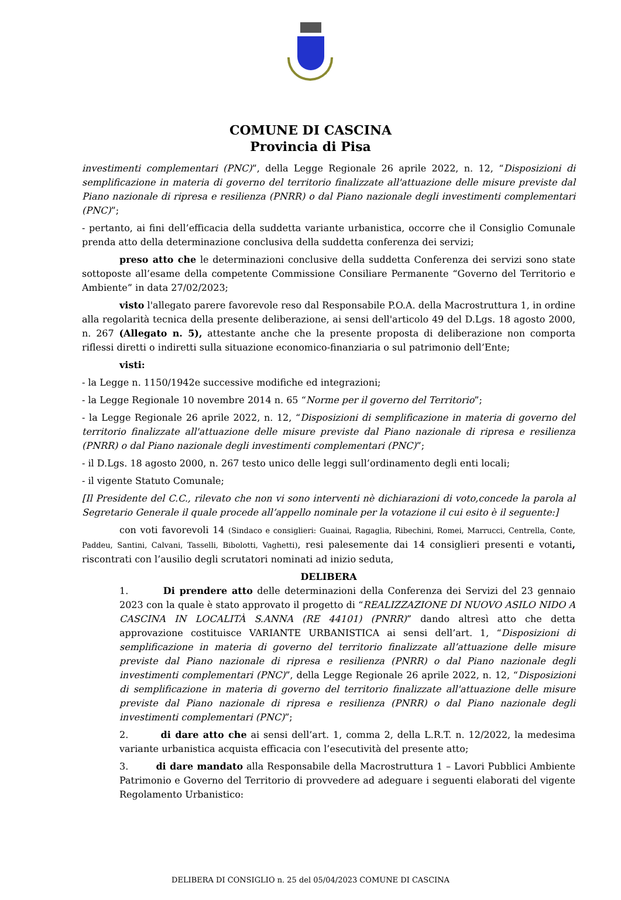COMUNE DI CASCINA
Provincia di Pisa
investimenti complementari (PNC)”, della Legge Regionale 26 aprile 2022, n. 12, “Disposizioni di semplificazione in materia di governo del territorio finalizzate all'attuazione delle misure previste dal Piano nazionale di ripresa e resilienza (PNRR) o dal Piano nazionale degli investimenti complementari (PNC)”;
- pertanto, ai fini dell’efficacia della suddetta variante urbanistica, occorre che il Consiglio Comunale prenda atto della determinazione conclusiva della suddetta conferenza dei servizi;
preso atto che le determinazioni conclusive della suddetta Conferenza dei servizi sono state sottoposte all’esame della competente Commissione Consiliare Permanente “Governo del Territorio e Ambiente” in data 27/02/2023;
visto l'allegato parere favorevole reso dal Responsabile P.O.A. della Macrostruttura 1, in ordine alla regolarità tecnica della presente deliberazione, ai sensi dell'articolo 49 del D.Lgs. 18 agosto 2000, n. 267 (Allegato n. 5), attestante anche che la presente proposta di deliberazione non comporta riflessi diretti o indiretti sulla situazione economico-finanziaria o sul patrimonio dell’Ente;
visti:
- la Legge n. 1150/1942e successive modifiche ed integrazioni;
- la Legge Regionale 10 novembre 2014 n. 65 “Norme per il governo del Territorio”;
- la Legge Regionale 26 aprile 2022, n. 12, “Disposizioni di semplificazione in materia di governo del territorio finalizzate all'attuazione delle misure previste dal Piano nazionale di ripresa e resilienza (PNRR) o dal Piano nazionale degli investimenti complementari (PNC)”;
- il D.Lgs. 18 agosto 2000, n. 267 testo unico delle leggi sull’ordinamento degli enti locali;
- il vigente Statuto Comunale;
[Il Presidente del C.C., rilevato che non vi sono interventi nè dichiarazioni di voto,concede la parola al Segretario Generale il quale procede all’appello nominale per la votazione il cui esito è il seguente:]
con voti favorevoli 14 (Sindaco e consiglieri: Guainai, Ragaglia, Ribechini, Romei, Marrucci, Centrella, Conte, Paddeu, Santini, Calvani, Tasselli, Bibolotti, Vaghetti), resi palesemente dai 14 consiglieri presenti e votanti, riscontrati con l’ausilio degli scrutatori nominati ad inizio seduta,
DELIBERA
1. Di prendere atto delle determinazioni della Conferenza dei Servizi del 23 gennaio 2023 con la quale è stato approvato il progetto di “REALIZZAZIONE DI NUOVO ASILO NIDO A CASCINA IN LOCALITÀ S.ANNA (RE 44101) (PNRR)” dando altresì atto che detta approvazione costituisce VARIANTE URBANISTICA ai sensi dell’art. 1, “Disposizioni di semplificazione in materia di governo del territorio finalizzate all’attuazione delle misure previste dal Piano nazionale di ripresa e resilienza (PNRR) o dal Piano nazionale degli investimenti complementari (PNC)”, della Legge Regionale 26 aprile 2022, n. 12, “Disposizioni di semplificazione in materia di governo del territorio finalizzate all'attuazione delle misure previste dal Piano nazionale di ripresa e resilienza (PNRR) o dal Piano nazionale degli investimenti complementari (PNC)”;
2. di dare atto che ai sensi dell’art. 1, comma 2, della L.R.T. n. 12/2022, la medesima variante urbanistica acquista efficacia con l’esecutività del presente atto;
3. di dare mandato alla Responsabile della Macrostruttura 1 – Lavori Pubblici Ambiente Patrimonio e Governo del Territorio di provvedere ad adeguare i seguenti elaborati del vigente Regolamento Urbanistico:
DELIBERA DI CONSIGLIO n. 25 del 05/04/2023 COMUNE DI CASCINA